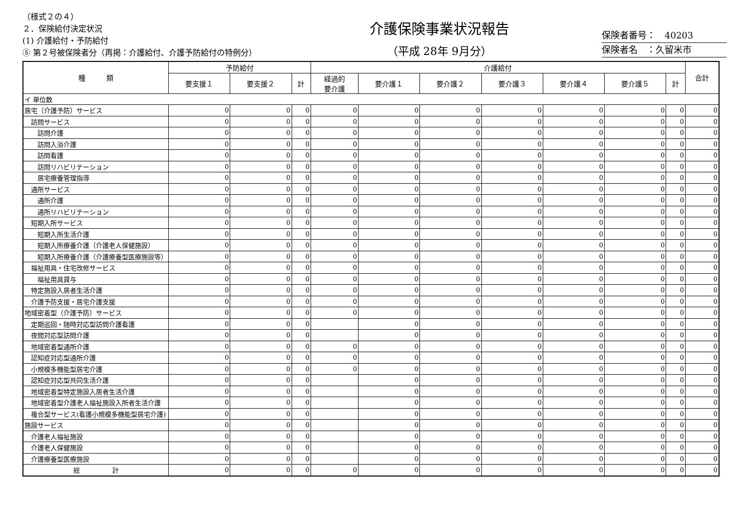（様式２の４）
２．保険給付決定状況
(1) 介護給付・予防給付
⑤ 第２号被保険者分（再掲：介護給付、介護予防給付の特例分）
介護保険事業状況報告
（平成 28年 9月分）
保険者番号：　40203
保険者名　：久留米市
| 種 類 | 予防給付 | | | 介護給付 | | | | | | | 合計 |
| --- | --- | --- | --- | --- | --- | --- | --- | --- | --- | --- | --- |
| | 要支援１ | 要支援２ | 計 | 経過的 要介護 | 要介護１ | 要介護２ | 要介護３ | 要介護４ | 要介護５ | 計 | |
| イ 単位数 | | | | | | | | | | | |
| 居宅（介護予防）サービス | 0 | 0 | 0 | 0 | 0 | 0 | 0 | 0 | 0 | 0 | 0 |
| 訪問サービス | 0 | 0 | 0 | 0 | 0 | 0 | 0 | 0 | 0 | 0 | 0 |
| 訪問介護 | 0 | 0 | 0 | 0 | 0 | 0 | 0 | 0 | 0 | 0 | 0 |
| 訪問入浴介護 | 0 | 0 | 0 | 0 | 0 | 0 | 0 | 0 | 0 | 0 | 0 |
| 訪問看護 | 0 | 0 | 0 | 0 | 0 | 0 | 0 | 0 | 0 | 0 | 0 |
| 訪問リハビリテーション | 0 | 0 | 0 | 0 | 0 | 0 | 0 | 0 | 0 | 0 | 0 |
| 居宅療養管理指導 | 0 | 0 | 0 | 0 | 0 | 0 | 0 | 0 | 0 | 0 | 0 |
| 通所サービス | 0 | 0 | 0 | 0 | 0 | 0 | 0 | 0 | 0 | 0 | 0 |
| 通所介護 | 0 | 0 | 0 | 0 | 0 | 0 | 0 | 0 | 0 | 0 | 0 |
| 通所リハビリテーション | 0 | 0 | 0 | 0 | 0 | 0 | 0 | 0 | 0 | 0 | 0 |
| 短期入所サービス | 0 | 0 | 0 | 0 | 0 | 0 | 0 | 0 | 0 | 0 | 0 |
| 短期入所生活介護 | 0 | 0 | 0 | 0 | 0 | 0 | 0 | 0 | 0 | 0 | 0 |
| 短期入所療養介護（介護老人保健施設） | 0 | 0 | 0 | 0 | 0 | 0 | 0 | 0 | 0 | 0 | 0 |
| 短期入所療養介護（介護療養型医療施設等） | 0 | 0 | 0 | 0 | 0 | 0 | 0 | 0 | 0 | 0 | 0 |
| 福祉用具・住宅改修サービス | 0 | 0 | 0 | 0 | 0 | 0 | 0 | 0 | 0 | 0 | 0 |
| 福祉用具貸与 | 0 | 0 | 0 | 0 | 0 | 0 | 0 | 0 | 0 | 0 | 0 |
| 特定施設入居者生活介護 | 0 | 0 | 0 | 0 | 0 | 0 | 0 | 0 | 0 | 0 | 0 |
| 介護予防支援・居宅介護支援 | 0 | 0 | 0 | 0 | 0 | 0 | 0 | 0 | 0 | 0 | 0 |
| 地域密着型（介護予防）サービス | 0 | 0 | 0 | 0 | 0 | 0 | 0 | 0 | 0 | 0 | 0 |
| 定期巡回・随時対応型訪問介護看護 | 0 | 0 | 0 | | 0 | 0 | 0 | 0 | 0 | 0 | 0 |
| 夜間対応型訪問介護 | 0 | 0 | 0 | | 0 | 0 | 0 | 0 | 0 | 0 | 0 |
| 地域密着型通所介護 | 0 | 0 | 0 | 0 | 0 | 0 | 0 | 0 | 0 | 0 | 0 |
| 認知症対応型通所介護 | 0 | 0 | 0 | 0 | 0 | 0 | 0 | 0 | 0 | 0 | 0 |
| 小規模多機能型居宅介護 | 0 | 0 | 0 | 0 | 0 | 0 | 0 | 0 | 0 | 0 | 0 |
| 認知症対応型共同生活介護 | 0 | 0 | 0 | | 0 | 0 | 0 | 0 | 0 | 0 | 0 |
| 地域密着型特定施設入居者生活介護 | 0 | 0 | 0 | | 0 | 0 | 0 | 0 | 0 | 0 | 0 |
| 地域密着型介護老人福祉施設入所者生活介護 | 0 | 0 | 0 | | 0 | 0 | 0 | 0 | 0 | 0 | 0 |
| 複合型サービス(看護小規模多機能型居宅介護) | 0 | 0 | 0 | | 0 | 0 | 0 | 0 | 0 | 0 | 0 |
| 施設サービス | 0 | 0 | 0 | | 0 | 0 | 0 | 0 | 0 | 0 | 0 |
| 介護老人福祉施設 | 0 | 0 | 0 | | 0 | 0 | 0 | 0 | 0 | 0 | 0 |
| 介護老人保健施設 | 0 | 0 | 0 | | 0 | 0 | 0 | 0 | 0 | 0 | 0 |
| 介護療養型医療施設 | 0 | 0 | 0 | | 0 | 0 | 0 | 0 | 0 | 0 | 0 |
| 総 計 | 0 | 0 | 0 | 0 | 0 | 0 | 0 | 0 | 0 | 0 | 0 |